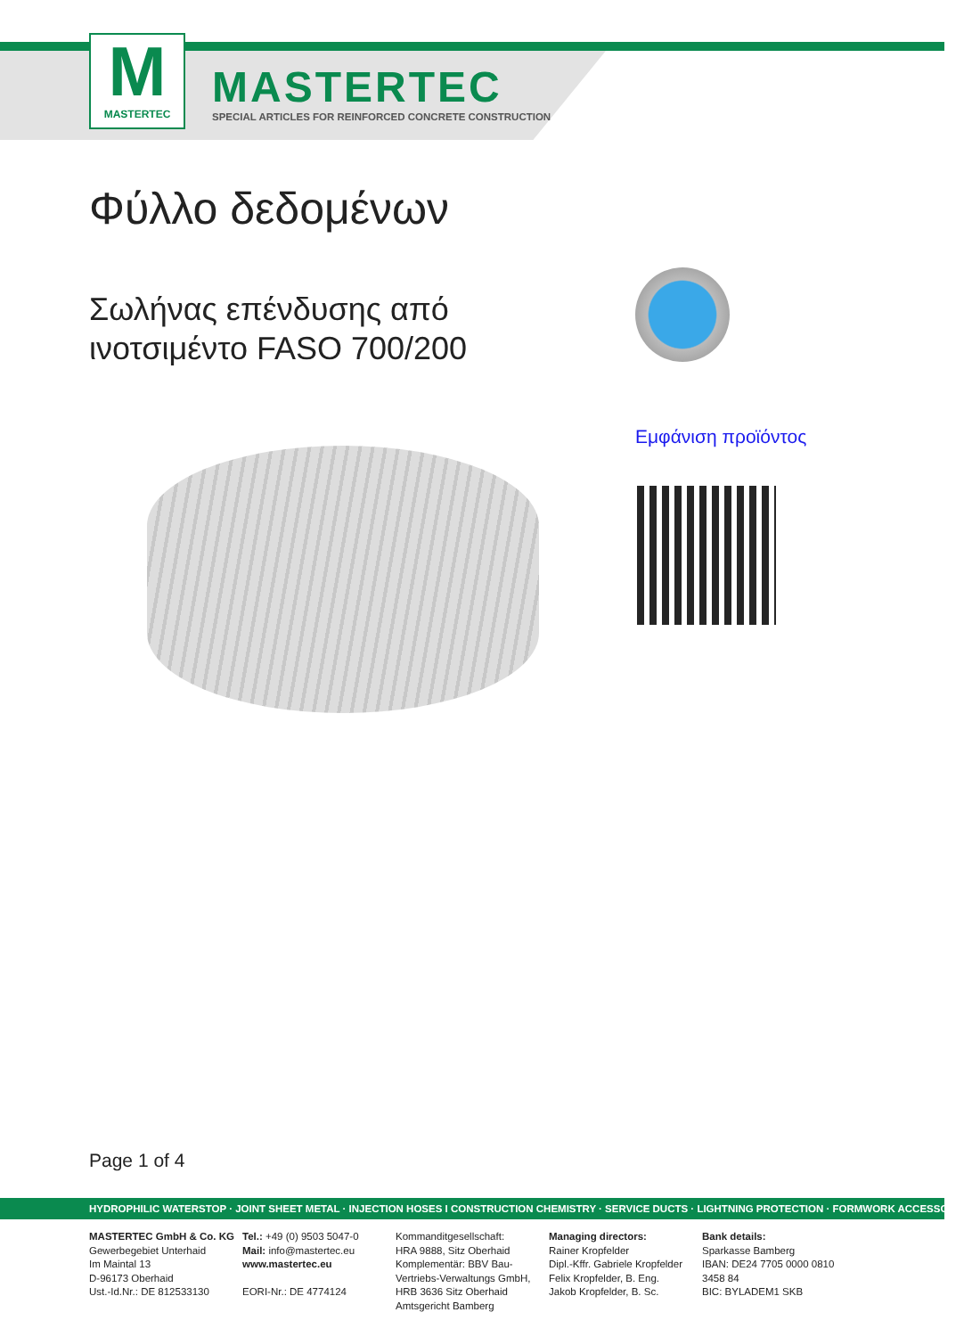M
MASTERTEC
MASTERTEC
SPECIAL ARTICLES FOR REINFORCED CONCRETE CONSTRUCTION
Φύλλο δεδομένων
Σωλήνας επένδυσης από
ινοτσιμέντο FASO 700/200
Εμφάνιση προϊόντος
Page 1 of 4
HYDROPHILIC WATERSTOP · JOINT SHEET METAL · INJECTION HOSES I CONSTRUCTION CHEMISTRY · SERVICE DUCTS · LIGHTNING PROTECTION · FORMWORK ACCESSORIES
MASTERTEC GmbH & Co. KG
Gewerbegebiet Unterhaid
Im Maintal 13
D-96173 Oberhaid
Ust.-Id.Nr.: DE 812533130
Tel.: +49 (0) 9503 5047-0
Mail: info@mastertec.eu
www.mastertec.eu
EORI-Nr.: DE 4774124
Kommanditgesellschaft:
HRA 9888, Sitz Oberhaid
Komplementär: BBV Bau-
Vertriebs-Verwaltungs GmbH,
HRB 3636 Sitz Oberhaid
Amtsgericht Bamberg
Managing directors:
Rainer Kropfelder
Dipl.-Kffr. Gabriele Kropfelder
Felix Kropfelder, B. Eng.
Jakob Kropfelder, B. Sc.
Bank details:
Sparkasse Bamberg
IBAN: DE24 7705 0000 0810 3458 84
BIC: BYLADEM1 SKB